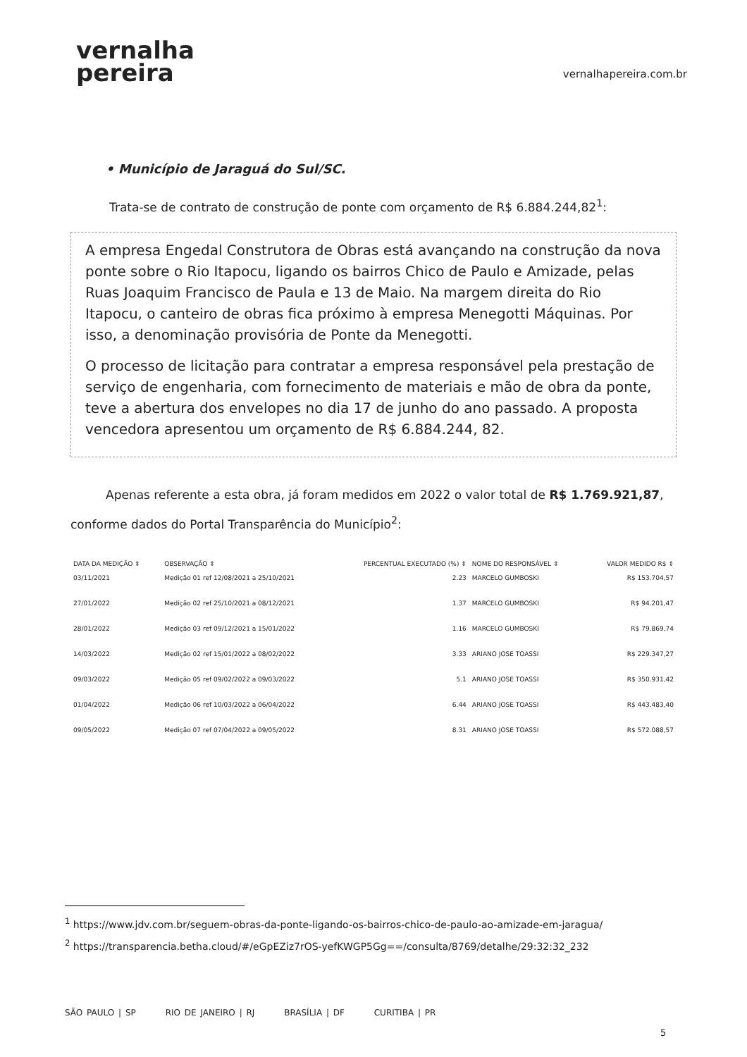vernalha
pereira
vernalhapereira.com.br
• Município de Jaraguá do Sul/SC.
Trata-se de contrato de construção de ponte com orçamento de R$ 6.884.244,82<sup>1</sup>:
A empresa Engedal Construtora de Obras está avançando na construção da nova ponte sobre o Rio Itapocu, ligando os bairros Chico de Paulo e Amizade, pelas Ruas Joaquim Francisco de Paula e 13 de Maio. Na margem direita do Rio Itapocu, o canteiro de obras fica próximo à empresa Menegotti Máquinas. Por isso, a denominação provisória de Ponte da Menegotti.
O processo de licitação para contratar a empresa responsável pela prestação de serviço de engenharia, com fornecimento de materiais e mão de obra da ponte, teve a abertura dos envelopes no dia 17 de junho do ano passado. A proposta vencedora apresentou um orçamento de R$ 6.884.244, 82.
Apenas referente a esta obra, já foram medidos em 2022 o valor total de R$ 1.769.921,87, conforme dados do Portal Transparência do Município<sup>2</sup>:
| DATA DA MEDIÇÃO ⇕ | OBSERVAÇÃO ⇕ | PERCENTUAL EXECUTADO (%) ⇕ | NOME DO RESPONSÁVEL ⇕ | VALOR MEDIDO R$ ⇕ |
| --- | --- | --- | --- | --- |
| 03/11/2021 | Medição 01 ref 12/08/2021 a 25/10/2021 | 2.23 | MARCELO GUMBOSKI | R$ 153.704,57 |
| 27/01/2022 | Medição 02 ref 25/10/2021 a 08/12/2021 | 1.37 | MARCELO GUMBOSKI | R$ 94.201,47 |
| 28/01/2022 | Medição 03 ref 09/12/2021 a 15/01/2022 | 1.16 | MARCELO GUMBOSKI | R$ 79.869,74 |
| 14/03/2022 | Medição 02 ref 15/01/2022 a 08/02/2022 | 3.33 | ARIANO JOSE TOASSI | R$ 229.347,27 |
| 09/03/2022 | Medição 05 ref 09/02/2022 a 09/03/2022 | 5.1 | ARIANO JOSE TOASSI | R$ 350.931,42 |
| 01/04/2022 | Medição 06 ref 10/03/2022 a 06/04/2022 | 6.44 | ARIANO JOSE TOASSI | R$ 443.483,40 |
| 09/05/2022 | Medição 07 ref 07/04/2022 a 09/05/2022 | 8.31 | ARIANO JOSE TOASSI | R$ 572.088,57 |
<sup>1</sup> https://www.jdv.com.br/seguem-obras-da-ponte-ligando-os-bairros-chico-de-paulo-ao-amizade-em-jaragua/
<sup>2</sup> https://transparencia.betha.cloud/#/eGpEZiz7rOS-yefKWGP5Gg==/consulta/8769/detalhe/29:32:32_232
SÃO PAULO | SP RIO DE JANEIRO | RJ BRASÍLIA | DF CURITIBA | PR
5